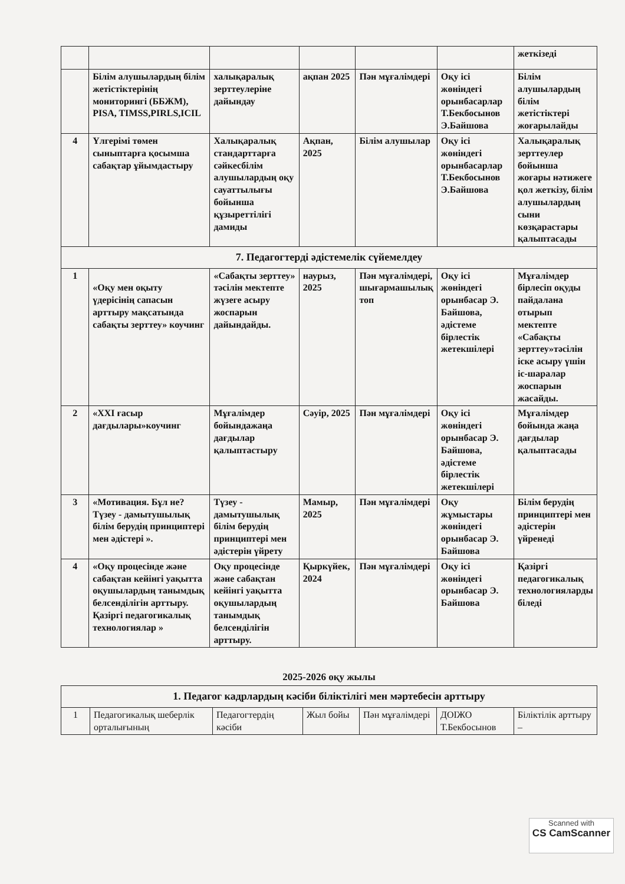| | | | | | | жеткізеді |
| | Білім алушылардың білім жетістіктерінің мониторингі (ББЖМ), PISA, TIMSS,PIRLS,ICIL | халықаралық зерттеулеріне дайындау | ақпан 2025 | Пән мұғалімдері | Оқу ісі жөніндегі орынбасарлар Т.Бекбосынов Э.Байшова | Білім алушылардың білім жетістіктері жоғарылайды |
| 4 | Үлгерімі төмен сыныптарға қосымша сабақтар ұйымдастыру | Халықаралық стандарттарға сәйкесбілім алушылардың оқу сауаттылығы бойынша құзыреттілігі дамиды | Ақпан, 2025 | Білім алушылар | Оқу ісі жөніндегі орынбасарлар Т.Бекбосынов Э.Байшова | Халықаралық зерттеулер бойынша жоғары нәтижеге қол жеткізу, білім алушылардың сыни көзқарастары қалыптасады |
| 7. Педагогтерді әдістемелік сүйемелдеу | | | | | | |
| 1 | «Оқу мен оқыту үдерісінің сапасын арттыру мақсатында сабақты зерттеу» коучинг | «Сабақты зерттеу» тәсілін мектепте жүзеге асыру жоспарын дайындайды. | наурыз, 2025 | Пән мұғалімдері, шығармашылық топ | Оқу ісі жөніндегі орынбасар Э. Байшова, әдістеме бірлестік жетекшілері | Мұғалімдер бірлесіп оқуды пайдалана отырып мектепте «Сабақты зерттеу»тәсілін іске асыру үшін іс-шаралар жоспарын жасайды. |
| 2 | «XXI ғасыр дағдылары»коучинг | Мұғалімдер бойындажаңа дағдылар қалыптастыру | Сәуір, 2025 | Пән мұғалімдері | Оқу ісі жөніндегі орынбасар Э. Байшова, әдістеме бірлестік жетекшілері | Мұғалімдер бойында жаңа дағдылар қалыптасады |
| 3 | «Мотивация. Бұл не? Түзеу - дамытушылық білім берудің принциптері мен әдістері ». | Түзеу - дамытушылық білім берудің принциптері мен әдістерін үйрету | Мамыр, 2025 | Пән мұғалімдері | Оқу жұмыстары жөніндегі орынбасар Э. Байшова | Білім берудің принциптері мен әдістерін үйренеді |
| 4 | «Оқу процесінде және сабақтан кейінгі уақытта оқушылардың танымдық белсенділігін арттыру. Қазіргі педагогикалық технологиялар » | Оқу процесінде және сабақтан кейінгі уақытта оқушылардың танымдық белсенділігін арттыру. | Қыркүйек, 2024 | Пән мұғалімдері | Оқу ісі жөніндегі орынбасар Э. Байшова | Қазіргі педагогикалық технологияларды біледі |
2025-2026 оқу жылы
| 1. Педагог кадрлардың кәсіби біліктілігі мен мәртебесін арттыру | | | | | | |
| 1 | Педагогикалық шеберлік орталығының | Педагогтердің кәсіби | Жыл бойы | Пән мұғалімдері | ДОІЖО Т.Бекбосынов | Біліктілік арттыру – |
Scanned with
CS CamScanner